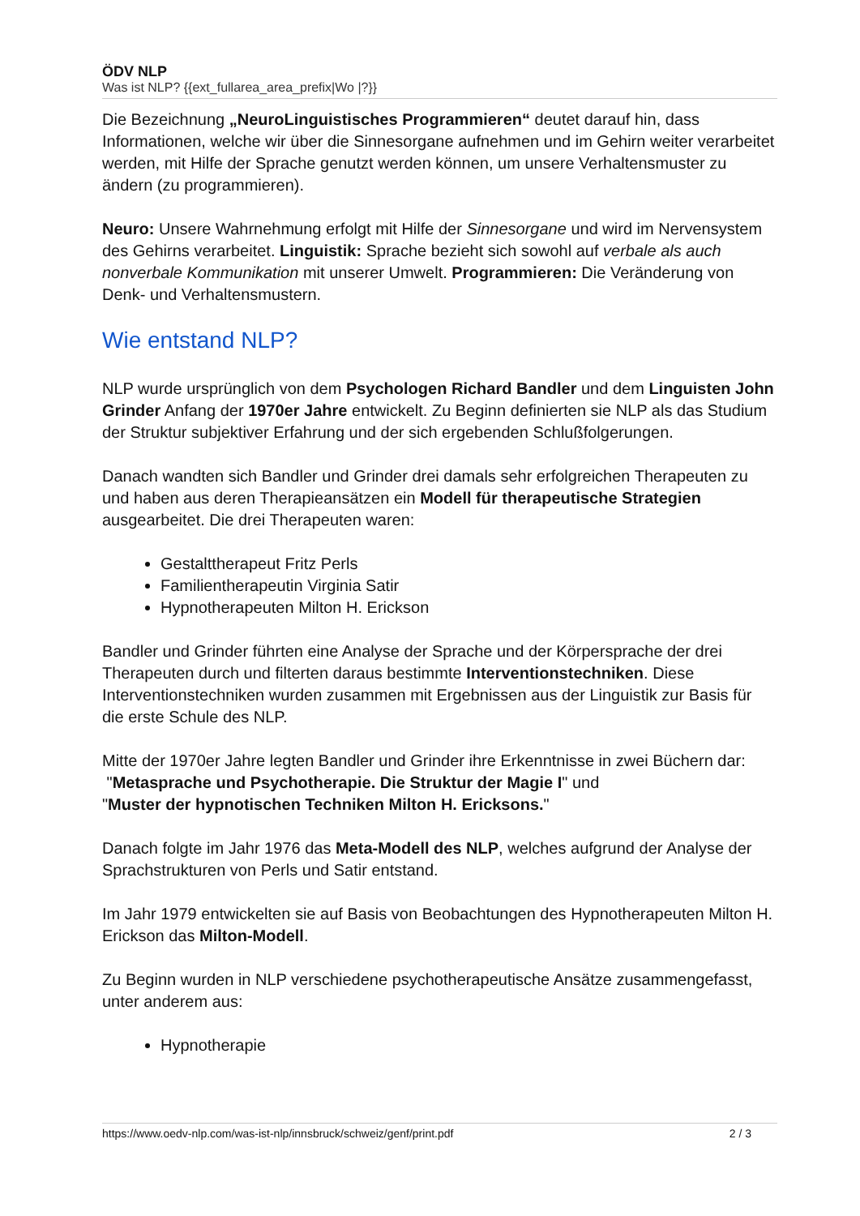ÖDV NLP
Was ist NLP? {{ext_fullarea_area_prefix|Wo |?}}
Die Bezeichnung „NeuroLinguistisches Programmieren“ deutet darauf hin, dass Informationen, welche wir über die Sinnesorgane aufnehmen und im Gehirn weiter verarbeitet werden, mit Hilfe der Sprache genutzt werden können, um unsere Verhaltensmuster zu ändern (zu programmieren).
Neuro: Unsere Wahrnehmung erfolgt mit Hilfe der Sinnesorgane und wird im Nervensystem des Gehirns verarbeitet. Linguistik: Sprache bezieht sich sowohl auf verbale als auch nonverbale Kommunikation mit unserer Umwelt. Programmieren: Die Veränderung von Denk- und Verhaltensmustern.
Wie entstand NLP?
NLP wurde ursprünglich von dem Psychologen Richard Bandler und dem Linguisten John Grinder Anfang der 1970er Jahre entwickelt. Zu Beginn definierten sie NLP als das Studium der Struktur subjektiver Erfahrung und der sich ergebenden Schlußfolgerungen.
Danach wandten sich Bandler und Grinder drei damals sehr erfolgreichen Therapeuten zu und haben aus deren Therapieansätzen ein Modell für therapeutische Strategien ausgearbeitet. Die drei Therapeuten waren:
Gestalttherapeut Fritz Perls
Familientherapeutin Virginia Satir
Hypnotherapeuten Milton H. Erickson
Bandler und Grinder führten eine Analyse der Sprache und der Körpersprache der drei Therapeuten durch und filterten daraus bestimmte Interventionstechniken. Diese Interventionstechniken wurden zusammen mit Ergebnissen aus der Linguistik zur Basis für die erste Schule des NLP.
Mitte der 1970er Jahre legten Bandler und Grinder ihre Erkenntnisse in zwei Büchern dar:
"Metasprache und Psychotherapie. Die Struktur der Magie I" und
"Muster der hypnotischen Techniken Milton H. Ericksons."
Danach folgte im Jahr 1976 das Meta-Modell des NLP, welches aufgrund der Analyse der Sprachstrukturen von Perls und Satir entstand.
Im Jahr 1979 entwickelten sie auf Basis von Beobachtungen des Hypnotherapeuten Milton H. Erickson das Milton-Modell.
Zu Beginn wurden in NLP verschiedene psychotherapeutische Ansätze zusammengefasst, unter anderem aus:
Hypnotherapie
https://www.oedv-nlp.com/was-ist-nlp/innsbruck/schweiz/genf/print.pdf 2 / 3